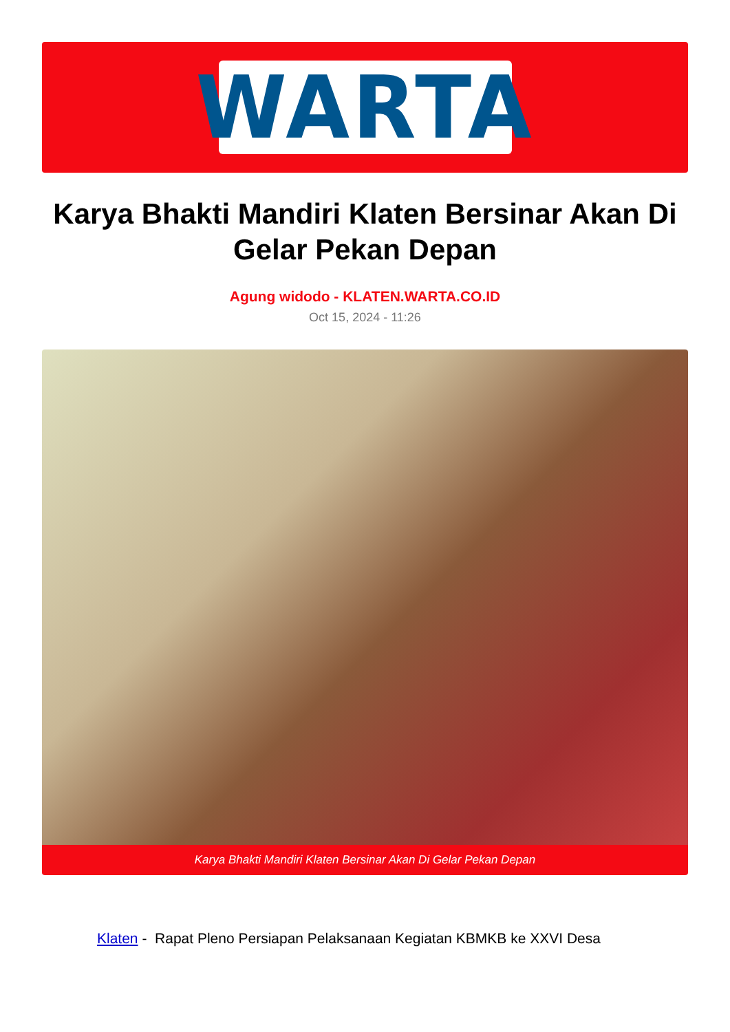WARTA
Karya Bhakti Mandiri Klaten Bersinar Akan Di Gelar Pekan Depan
Agung widodo - KLATEN.WARTA.CO.ID
Oct 15, 2024 - 11:26
Karya Bhakti Mandiri Klaten Bersinar Akan Di Gelar Pekan Depan
Klaten - Rapat Pleno Persiapan Pelaksanaan Kegiatan KBMKB ke XXVI Desa